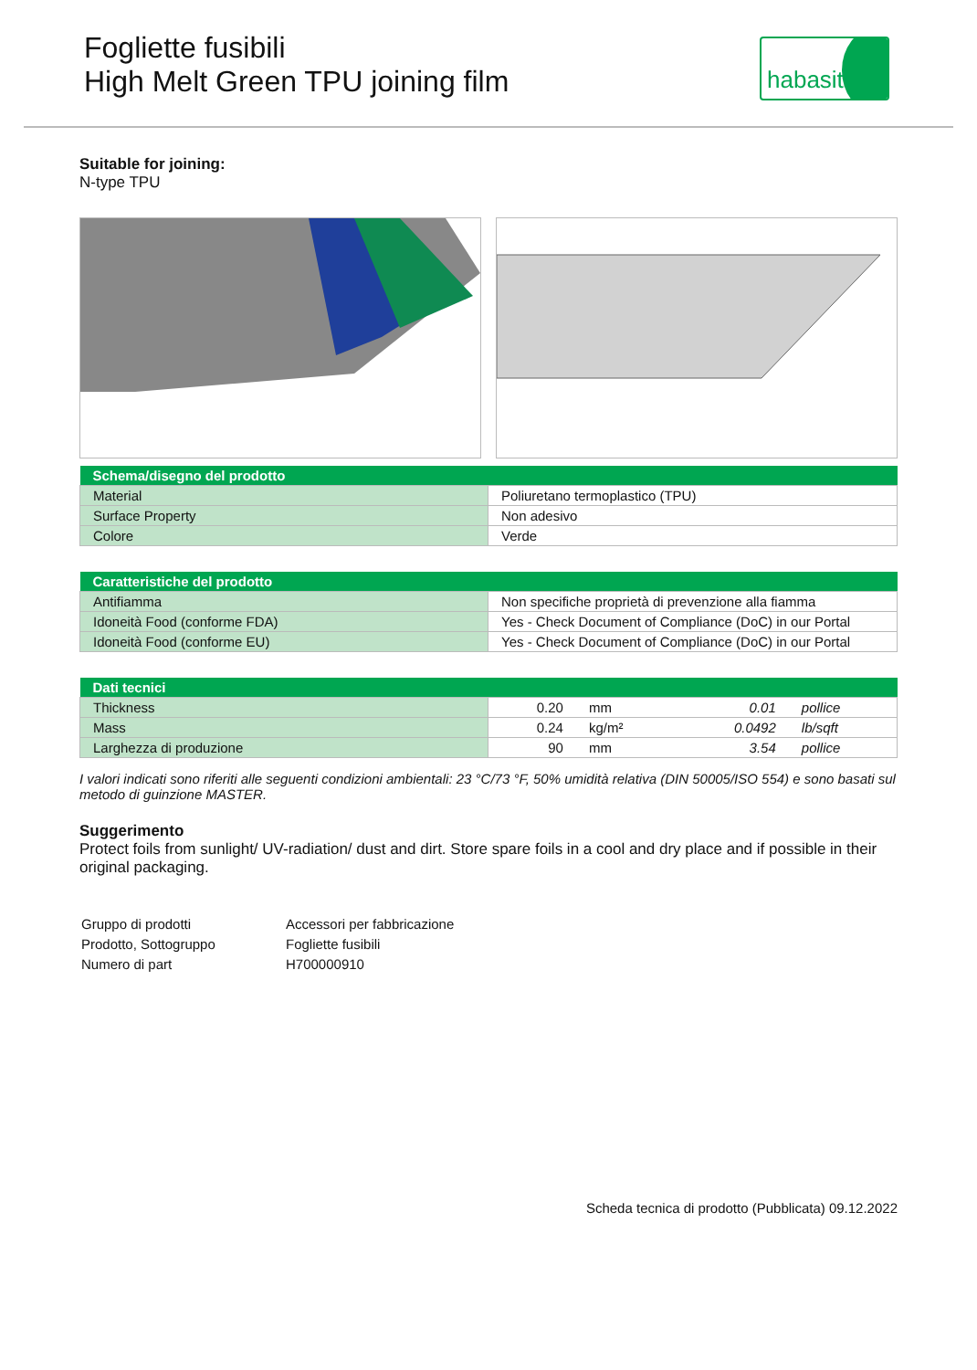Fogliette fusibili
High Melt Green TPU joining film
habasit
Suitable for joining:
N-type TPU
| Schema/disegno del prodotto | |
| --- | --- |
| Material | Poliuretano termoplastico (TPU) |
| Surface Property | Non adesivo |
| Colore | Verde |
| Caratteristiche del prodotto | |
| --- | --- |
| Antifiamma | Non specifiche proprietà di prevenzione alla fiamma |
| Idoneità Food (conforme FDA) | Yes - Check Document of Compliance (DoC) in our Portal |
| Idoneità Food (conforme EU) | Yes - Check Document of Compliance (DoC) in our Portal |
| Dati tecnici | | | | |
| --- | --- | --- | --- | --- |
| Thickness | 0.20 | mm | 0.01 | pollice |
| Mass | 0.24 | kg/m² | 0.0492 | lb/sqft |
| Larghezza di produzione | 90 | mm | 3.54 | pollice |
I valori indicati sono riferiti alle seguenti condizioni ambientali: 23 °C/73 °F, 50% umidità relativa (DIN 50005/ISO 554) e sono basati sul metodo di guinzione MASTER.
Suggerimento
Protect foils from sunlight/ UV-radiation/ dust and dirt. Store spare foils in a cool and dry place and if possible in their original packaging.
| Gruppo di prodotti | Accessori per fabbricazione |
| Prodotto, Sottogruppo | Fogliette fusibili |
| Numero di part | H700000910 |
Scheda tecnica di prodotto (Pubblicata) 09.12.2022